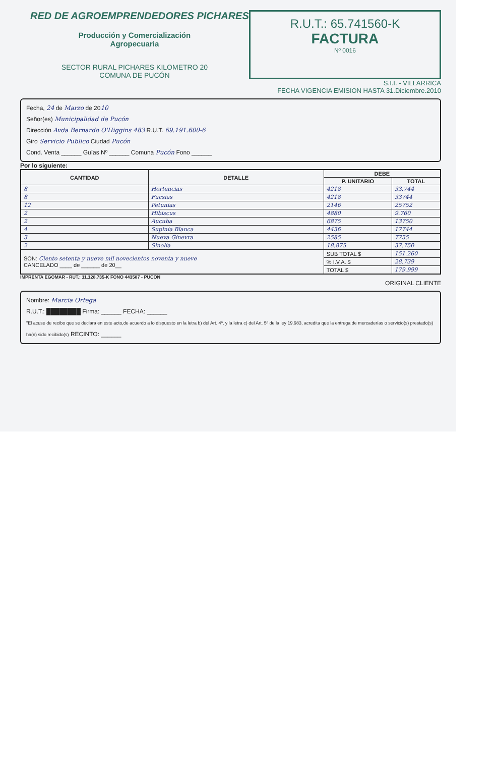RED DE AGROEMPRENDEDORES PICHARES
Producción y Comercialización
Agropecuaria
SECTOR RURAL PICHARES KILOMETRO 20
COMUNA DE PUCÓN
R.U.T.: 65.741560-K
FACTURA
Nº 0016
S.I.I. - VILLARRICA
FECHA VIGENCIA EMISION HASTA 31.Diciembre.2010
Fecha, 24 de Marzo de 2010
Señor(es) Municipalidad de Pucón
Dirección Avda Bernardo O'Higgins 483 R.U.T. 69.191.600-6
Giro Servicio Publico Ciudad Pucón
Cond. Venta ______ Guías Nº ______ Comuna Pucón Fono ______
Por lo siguiente:
| CANTIDAD | DETALLE | DEBE | |
| --- | --- | --- | --- |
| | | P. UNITARIO | TOTAL |
| 8 | Hortencias | 4218 | 33.744 |
| 8 | Fucsias | 4218 | 33744 |
| 12 | Petunias | 2146 | 25752 |
| 2 | Hibiscus | 4880 | 9.760 |
| 2 | Aucuba | 6875 | 13750 |
| 4 | Supinia Blanca | 4436 | 17744 |
| 3 | Nueva Ginevra | 2585 | 7755 |
| 2 | Sinolia | 18.875 | 37.750 |
| SON: Ciento setenta y nueve mil novecientos noventa y nueve CANCELADO ____ de ______ de 20__ | | SUB TOTAL $ | 151.260 |
| | | % I.V.A. $ | 28.739 |
| | | TOTAL $ | 179.999 |
IMPRENTA EGOMAR - RUT.: 11.128.735-K FONO 443587 - PUCON
ORIGINAL CLIENTE
Nombre: Marcia Ortega
R.U.T.: ████████ Firma: ______ FECHA: ______
"El acuse de recibo que se declara en este acto,de acuerdo a lo dispuesto en la letra b) del Art. 4º, y la letra c) del Art. 5º de la ley 19.983, acredita que la entrega de mercaderías o servicio(s) prestado(s) ha(n) sido recibido(s) RECINTO: ______